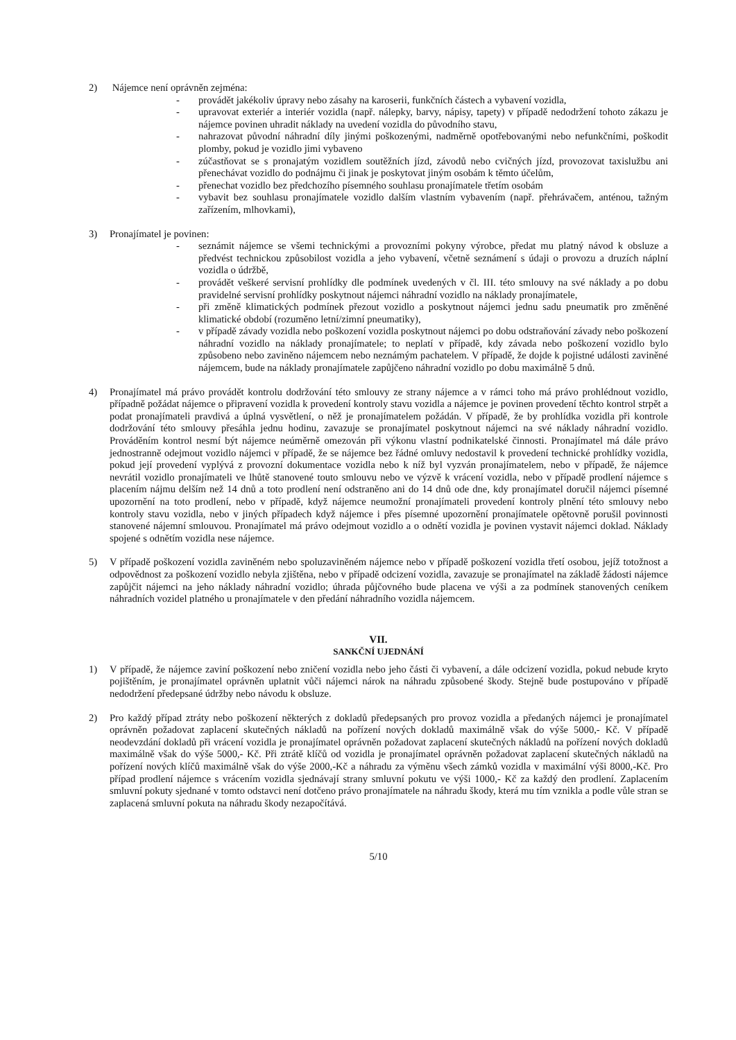2) Nájemce není oprávněn zejména:
- provádět jakékoliv úpravy nebo zásahy na karoserii, funkčních částech a vybavení vozidla,
- upravovat exteriér a interiér vozidla (např. nálepky, barvy, nápisy, tapety) v případě nedodržení tohoto zákazu je nájemce povinen uhradit náklady na uvedení vozidla do původního stavu,
- nahrazovat původní náhradní díly jinými poškozenými, nadměrně opotřebovanými nebo nefunkčními, poškodit plomby, pokud je vozidlo jimi vybaveno
- zúčastňovat se s pronajatým vozidlem soutěžních jízd, závodů nebo cvičných jízd, provozovat taxislužbu ani přenechávat vozidlo do podnájmu či jinak je poskytovat jiným osobám k těmto účelům,
- přenechat vozidlo bez předchozího písemného souhlasu pronajímatele třetím osobám
- vybavit bez souhlasu pronajímatele vozidlo dalším vlastním vybavením (např. přehrávačem, anténou, tažným zařízením, mlhovkami),
3) Pronajímatel je povinen:
- seznámit nájemce se všemi technickými a provozními pokyny výrobce, předat mu platný návod k obsluze a předvést technickou způsobilost vozidla a jeho vybavení, včetně seznámení s údaji o provozu a druzích náplní vozidla o údržbě,
- provádět veškeré servisní prohlídky dle podmínek uvedených v čl. III. této smlouvy na své náklady a po dobu pravidelné servisní prohlídky poskytnout nájemci náhradní vozidlo na náklady pronajímatele,
- při změně klimatických podmínek přezout vozidlo a poskytnout nájemci jednu sadu pneumatik pro změněné klimatické období (rozuměno letní/zimní pneumatiky),
- v případě závady vozidla nebo poškození vozidla poskytnout nájemci po dobu odstraňování závady nebo poškození náhradní vozidlo na náklady pronajímatele; to neplatí v případě, kdy závada nebo poškození vozidlo bylo způsobeno nebo zaviněno nájemcem nebo neznámým pachatelem. V případě, že dojde k pojistné události zaviněné nájemcem, bude na náklady pronajímatele zapůjčeno náhradní vozidlo po dobu maximálně 5 dnů.
4) Pronajímatel má právo provádět kontrolu dodržování této smlouvy ze strany nájemce a v rámci toho má právo prohlédnout vozidlo, případně požádat nájemce o připravení vozidla k provedení kontroly stavu vozidla a nájemce je povinen provedení těchto kontrol strpět a podat pronajímateli pravdivá a úplná vysvětlení, o něž je pronajímatelem požádán. V případě, že by prohlídka vozidla při kontrole dodržování této smlouvy přesáhla jednu hodinu, zavazuje se pronajímatel poskytnout nájemci na své náklady náhradní vozidlo. Prováděním kontrol nesmí být nájemce neúměrně omezován při výkonu vlastní podnikatelské činnosti. Pronajímatel má dále právo jednostranně odejmout vozidlo nájemci v případě, že se nájemce bez řádné omluvy nedostavil k provedení technické prohlídky vozidla, pokud její provedení vyplývá z provozní dokumentace vozidla nebo k níž byl vyzván pronajímatelem, nebo v případě, že nájemce nevrátil vozidlo pronajímateli ve lhůtě stanovené touto smlouvu nebo ve výzvě k vrácení vozidla, nebo v případě prodlení nájemce s placením nájmu delším než 14 dnů a toto prodlení není odstraněno ani do 14 dnů ode dne, kdy pronajímatel doručil nájemci písemné upozornění na toto prodlení, nebo v případě, když nájemce neumožní pronajímateli provedení kontroly plnění této smlouvy nebo kontroly stavu vozidla, nebo v jiných případech když nájemce i přes písemné upozornění pronajímatele opětovně porušil povinnosti stanovené nájemní smlouvou. Pronajímatel má právo odejmout vozidlo a o odnětí vozidla je povinen vystavit nájemci doklad. Náklady spojené s odnětím vozidla nese nájemce.
5) V případě poškození vozidla zaviněném nebo spoluzaviněném nájemce nebo v případě poškození vozidla třetí osobou, jejíž totožnost a odpovědnost za poškození vozidlo nebyla zjištěna, nebo v případě odcizení vozidla, zavazuje se pronajímatel na základě žádosti nájemce zapůjčit nájemci na jeho náklady náhradní vozidlo; úhrada půjčovného bude placena ve výši a za podmínek stanovených ceníkem náhradních vozidel platného u pronajímatele v den předání náhradního vozidla nájemcem.
VII.
SANKČNÍ UJEDNÁNÍ
1) V případě, že nájemce zaviní poškození nebo zničení vozidla nebo jeho části či vybavení, a dále odcizení vozidla, pokud nebude kryto pojištěním, je pronajímatel oprávněn uplatnit vůči nájemci nárok na náhradu způsobené škody. Stejně bude postupováno v případě nedodržení předepsané údržby nebo návodu k obsluze.
2) Pro každý případ ztráty nebo poškození některých z dokladů předepsaných pro provoz vozidla a předaných nájemci je pronajímatel oprávněn požadovat zaplacení skutečných nákladů na pořízení nových dokladů maximálně však do výše 5000,- Kč. V případě neodevzdání dokladů při vrácení vozidla je pronajímatel oprávněn požadovat zaplacení skutečných nákladů na pořízení nových dokladů maximálně však do výše 5000,- Kč. Při ztrátě klíčů od vozidla je pronajímatel oprávněn požadovat zaplacení skutečných nákladů na pořízení nových klíčů maximálně však do výše 2000,-Kč a náhradu za výměnu všech zámků vozidla v maximální výši 8000,-Kč. Pro případ prodlení nájemce s vrácením vozidla sjednávají strany smluvní pokutu ve výši 1000,- Kč za každý den prodlení. Zaplacením smluvní pokuty sjednané v tomto odstavci není dotčeno právo pronajímatele na náhradu škody, která mu tím vznikla a podle vůle stran se zaplacená smluvní pokuta na náhradu škody nezapočítává.
5/10